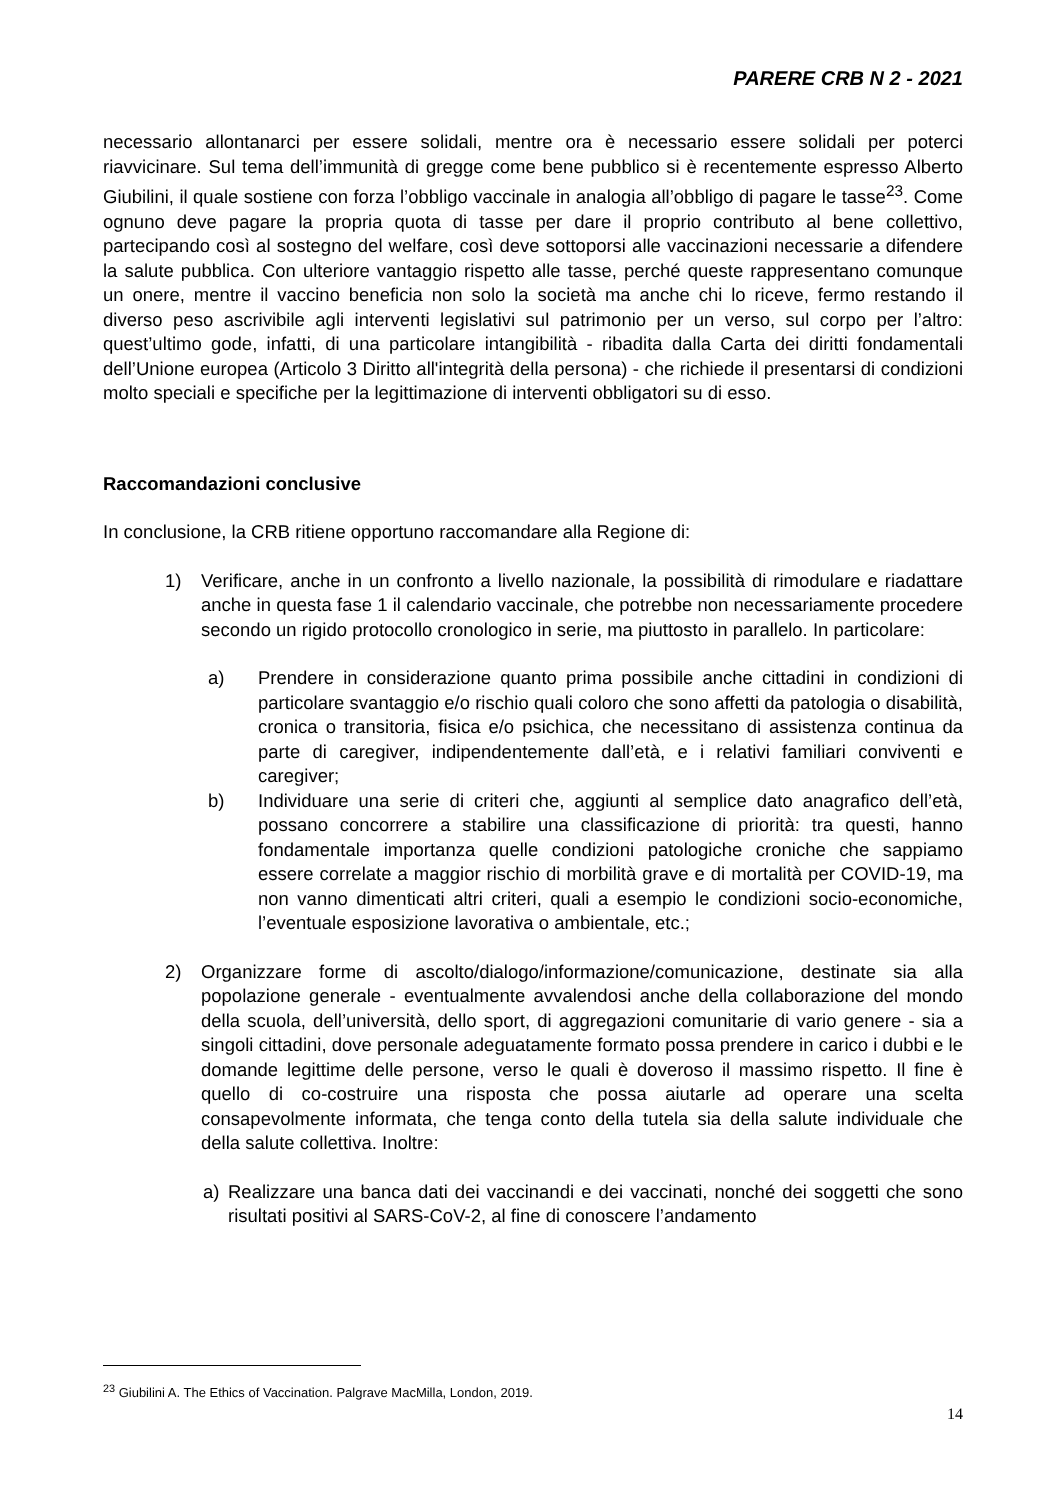PARERE CRB N 2 - 2021
necessario allontanarci per essere solidali, mentre ora è necessario essere solidali per poterci riavvicinare. Sul tema dell’immunità di gregge come bene pubblico si è recentemente espresso Alberto Giubilini, il quale sostiene con forza l’obbligo vaccinale in analogia all’obbligo di pagare le tasse<sup>23</sup>. Come ognuno deve pagare la propria quota di tasse per dare il proprio contributo al bene collettivo, partecipando così al sostegno del welfare, così deve sottoporsi alle vaccinazioni necessarie a difendere la salute pubblica. Con ulteriore vantaggio rispetto alle tasse, perché queste rappresentano comunque un onere, mentre il vaccino beneficia non solo la società ma anche chi lo riceve, fermo restando il diverso peso ascrivibile agli interventi legislativi sul patrimonio per un verso, sul corpo per l’altro: quest’ultimo gode, infatti, di una particolare intangibilità - ribadita dalla Carta dei diritti fondamentali dell’Unione europea (Articolo 3 Diritto all'integrità della persona) - che richiede il presentarsi di condizioni molto speciali e specifiche per la legittimazione di interventi obbligatori su di esso.
Raccomandazioni conclusive
In conclusione, la CRB ritiene opportuno raccomandare alla Regione di:
1) Verificare, anche in un confronto a livello nazionale, la possibilità di rimodulare e riadattare anche in questa fase 1 il calendario vaccinale, che potrebbe non necessariamente procedere secondo un rigido protocollo cronologico in serie, ma piuttosto in parallelo. In particolare:
a) Prendere in considerazione quanto prima possibile anche cittadini in condizioni di particolare svantaggio e/o rischio quali coloro che sono affetti da patologia o disabilità, cronica o transitoria, fisica e/o psichica, che necessitano di assistenza continua da parte di caregiver, indipendentemente dall’età, e i relativi familiari conviventi e caregiver;
b) Individuare una serie di criteri che, aggiunti al semplice dato anagrafico dell’età, possano concorrere a stabilire una classificazione di priorità: tra questi, hanno fondamentale importanza quelle condizioni patologiche croniche che sappiamo essere correlate a maggior rischio di morbilità grave e di mortalità per COVID-19, ma non vanno dimenticati altri criteri, quali a esempio le condizioni socio-economiche, l’eventuale esposizione lavorativa o ambientale, etc.;
2) Organizzare forme di ascolto/dialogo/informazione/comunicazione, destinate sia alla popolazione generale - eventualmente avvalendosi anche della collaborazione del mondo della scuola, dell’università, dello sport, di aggregazioni comunitarie di vario genere - sia a singoli cittadini, dove personale adeguatamente formato possa prendere in carico i dubbi e le domande legittime delle persone, verso le quali è doveroso il massimo rispetto. Il fine è quello di co-costruire una risposta che possa aiutarle ad operare una scelta consapevolmente informata, che tenga conto della tutela sia della salute individuale che della salute collettiva. Inoltre:
a) Realizzare una banca dati dei vaccinandi e dei vaccinati, nonché dei soggetti che sono risultati positivi al SARS-CoV-2, al fine di conoscere l’andamento
<sup>23</sup> Giubilini A. The Ethics of Vaccination. Palgrave MacMilla, London, 2019.
14